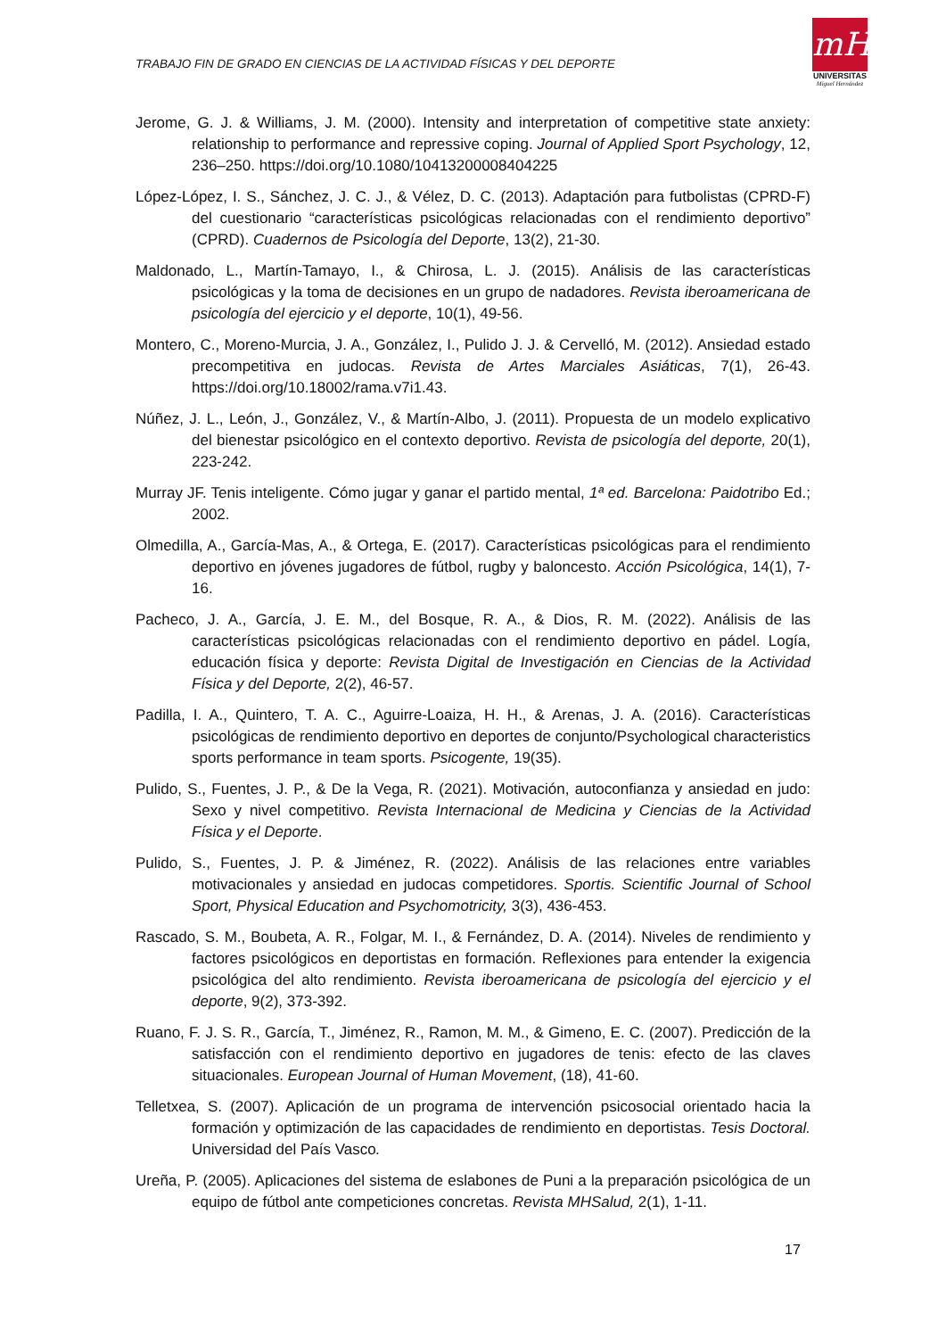TRABAJO FIN DE GRADO EN CIENCIAS DE LA ACTIVIDAD FÍSICAS Y DEL DEPORTE
mH
UNIVERSITAS
Miguel Hernández
Jerome, G. J. & Williams, J. M. (2000). Intensity and interpretation of competitive state anxiety: relationship to performance and repressive coping. Journal of Applied Sport Psychology, 12, 236–250. https://doi.org/10.1080/10413200008404225
López-López, I. S., Sánchez, J. C. J., & Vélez, D. C. (2013). Adaptación para futbolistas (CPRD-F) del cuestionario “características psicológicas relacionadas con el rendimiento deportivo” (CPRD). Cuadernos de Psicología del Deporte, 13(2), 21-30.
Maldonado, L., Martín-Tamayo, I., & Chirosa, L. J. (2015). Análisis de las características psicológicas y la toma de decisiones en un grupo de nadadores. Revista iberoamericana de psicología del ejercicio y el deporte, 10(1), 49-56.
Montero, C., Moreno-Murcia, J. A., González, I., Pulido J. J. & Cervelló, M. (2012). Ansiedad estado precompetitiva en judocas. Revista de Artes Marciales Asiáticas, 7(1), 26-43. https://doi.org/10.18002/rama.v7i1.43.
Núñez, J. L., León, J., González, V., & Martín-Albo, J. (2011). Propuesta de un modelo explicativo del bienestar psicológico en el contexto deportivo. Revista de psicología del deporte, 20(1), 223-242.
Murray JF. Tenis inteligente. Cómo jugar y ganar el partido mental, 1ª ed. Barcelona: Paidotribo Ed.; 2002.
Olmedilla, A., García-Mas, A., & Ortega, E. (2017). Características psicológicas para el rendimiento deportivo en jóvenes jugadores de fútbol, rugby y baloncesto. Acción Psicológica, 14(1), 7-16.
Pacheco, J. A., García, J. E. M., del Bosque, R. A., & Dios, R. M. (2022). Análisis de las características psicológicas relacionadas con el rendimiento deportivo en pádel. Logía, educación física y deporte: Revista Digital de Investigación en Ciencias de la Actividad Física y del Deporte, 2(2), 46-57.
Padilla, I. A., Quintero, T. A. C., Aguirre-Loaiza, H. H., & Arenas, J. A. (2016). Características psicológicas de rendimiento deportivo en deportes de conjunto/Psychological characteristics sports performance in team sports. Psicogente, 19(35).
Pulido, S., Fuentes, J. P., & De la Vega, R. (2021). Motivación, autoconfianza y ansiedad en judo: Sexo y nivel competitivo. Revista Internacional de Medicina y Ciencias de la Actividad Física y el Deporte.
Pulido, S., Fuentes, J. P. & Jiménez, R. (2022). Análisis de las relaciones entre variables motivacionales y ansiedad en judocas competidores. Sportis. Scientific Journal of School Sport, Physical Education and Psychomotricity, 3(3), 436-453.
Rascado, S. M., Boubeta, A. R., Folgar, M. I., & Fernández, D. A. (2014). Niveles de rendimiento y factores psicológicos en deportistas en formación. Reflexiones para entender la exigencia psicológica del alto rendimiento. Revista iberoamericana de psicología del ejercicio y el deporte, 9(2), 373-392.
Ruano, F. J. S. R., García, T., Jiménez, R., Ramon, M. M., & Gimeno, E. C. (2007). Predicción de la satisfacción con el rendimiento deportivo en jugadores de tenis: efecto de las claves situacionales. European Journal of Human Movement, (18), 41-60.
Telletxea, S. (2007). Aplicación de un programa de intervención psicosocial orientado hacia la formación y optimización de las capacidades de rendimiento en deportistas. Tesis Doctoral. Universidad del País Vasco.
Ureña, P. (2005). Aplicaciones del sistema de eslabones de Puni a la preparación psicológica de un equipo de fútbol ante competiciones concretas. Revista MHSalud, 2(1), 1-11.
17